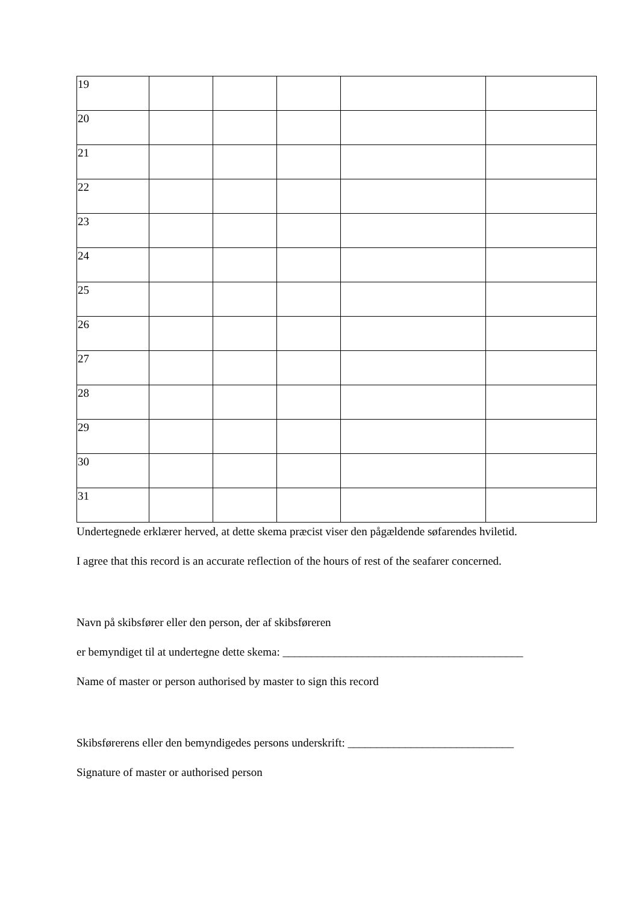| 19 | | | | | |
| 20 | | | | | |
| 21 | | | | | |
| 22 | | | | | |
| 23 | | | | | |
| 24 | | | | | |
| 25 | | | | | |
| 26 | | | | | |
| 27 | | | | | |
| 28 | | | | | |
| 29 | | | | | |
| 30 | | | | | |
| 31 | | | | | |
Undertegnede erklærer herved, at dette skema præcist viser den pågældende søfarendes hviletid.
I agree that this record is an accurate reflection of the hours of rest of the seafarer concerned.
Navn på skibsfører eller den person, der af skibsføreren
er bemyndiget til at undertegne dette skema: __________________________________________
Name of master or person authorised by master to sign this record
Skibsførerens eller den bemyndigedes persons underskrift: _____________________________
Signature of master or authorised person